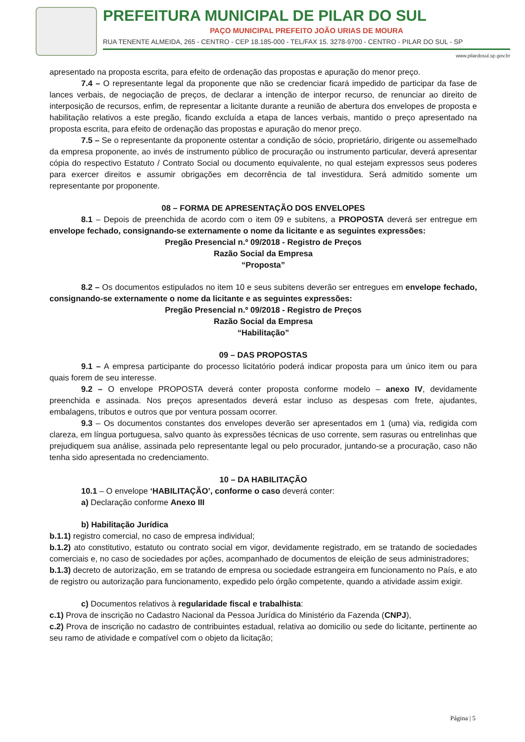PREFEITURA MUNICIPAL DE PILAR DO SUL
PAÇO MUNICIPAL PREFEITO JOÃO URIAS DE MOURA
RUA TENENTE ALMEIDA, 265 - CENTRO - CEP 18.185-000 - TEL/FAX 15. 3278-9700 - CENTRO - PILAR DO SUL - SP
www.pilardosul.sp.gov.br
apresentado na proposta escrita, para efeito de ordenação das propostas e apuração do menor preço.
7.4 – O representante legal da proponente que não se credenciar ficará impedido de participar da fase de lances verbais, de negociação de preços, de declarar a intenção de interpor recurso, de renunciar ao direito de interposição de recursos, enfim, de representar a licitante durante a reunião de abertura dos envelopes de proposta e habilitação relativos a este pregão, ficando excluída a etapa de lances verbais, mantido o preço apresentado na proposta escrita, para efeito de ordenação das propostas e apuração do menor preço.
7.5 – Se o representante da proponente ostentar a condição de sócio, proprietário, dirigente ou assemelhado da empresa proponente, ao invés de instrumento público de procuração ou instrumento particular, deverá apresentar cópia do respectivo Estatuto / Contrato Social ou documento equivalente, no qual estejam expressos seus poderes para exercer direitos e assumir obrigações em decorrência de tal investidura. Será admitido somente um representante por proponente.
08 – FORMA DE APRESENTAÇÃO DOS ENVELOPES
8.1 – Depois de preenchida de acordo com o item 09 e subitens, a PROPOSTA deverá ser entregue em envelope fechado, consignando-se externamente o nome da licitante e as seguintes expressões:
Pregão Presencial n.º 09/2018 - Registro de Preços
Razão Social da Empresa
“Proposta”
8.2 – Os documentos estipulados no item 10 e seus subitens deverão ser entregues em envelope fechado, consignando-se externamente o nome da licitante e as seguintes expressões:
Pregão Presencial n.º 09/2018 - Registro de Preços
Razão Social da Empresa
“Habilitação”
09 – DAS PROPOSTAS
9.1 – A empresa participante do processo licitatório poderá indicar proposta para um único item ou para quais forem de seu interesse.
9.2 – O envelope PROPOSTA deverá conter proposta conforme modelo – anexo IV, devidamente preenchida e assinada. Nos preços apresentados deverá estar incluso as despesas com frete, ajudantes, embalagens, tributos e outros que por ventura possam ocorrer.
9.3 – Os documentos constantes dos envelopes deverão ser apresentados em 1 (uma) via, redigida com clareza, em língua portuguesa, salvo quanto às expressões técnicas de uso corrente, sem rasuras ou entrelinhas que prejudiquem sua análise, assinada pelo representante legal ou pelo procurador, juntando-se a procuração, caso não tenha sido apresentada no credenciamento.
10 – DA HABILITAÇÃO
10.1 – O envelope ‘HABILITAÇÃO’, conforme o caso deverá conter:
a) Declaração conforme Anexo III
b) Habilitação Jurídica
b.1.1) registro comercial, no caso de empresa individual;
b.1.2) ato constitutivo, estatuto ou contrato social em vigor, devidamente registrado, em se tratando de sociedades comerciais e, no caso de sociedades por ações, acompanhado de documentos de eleição de seus administradores;
b.1.3) decreto de autorização, em se tratando de empresa ou sociedade estrangeira em funcionamento no País, e ato de registro ou autorização para funcionamento, expedido pelo órgão competente, quando a atividade assim exigir.
c) Documentos relativos à regularidade fiscal e trabalhista:
c.1) Prova de inscrição no Cadastro Nacional da Pessoa Jurídica do Ministério da Fazenda (CNPJ),
c.2) Prova de inscrição no cadastro de contribuintes estadual, relativa ao domicilio ou sede do licitante, pertinente ao seu ramo de atividade e compatível com o objeto da licitação;
Página | 5